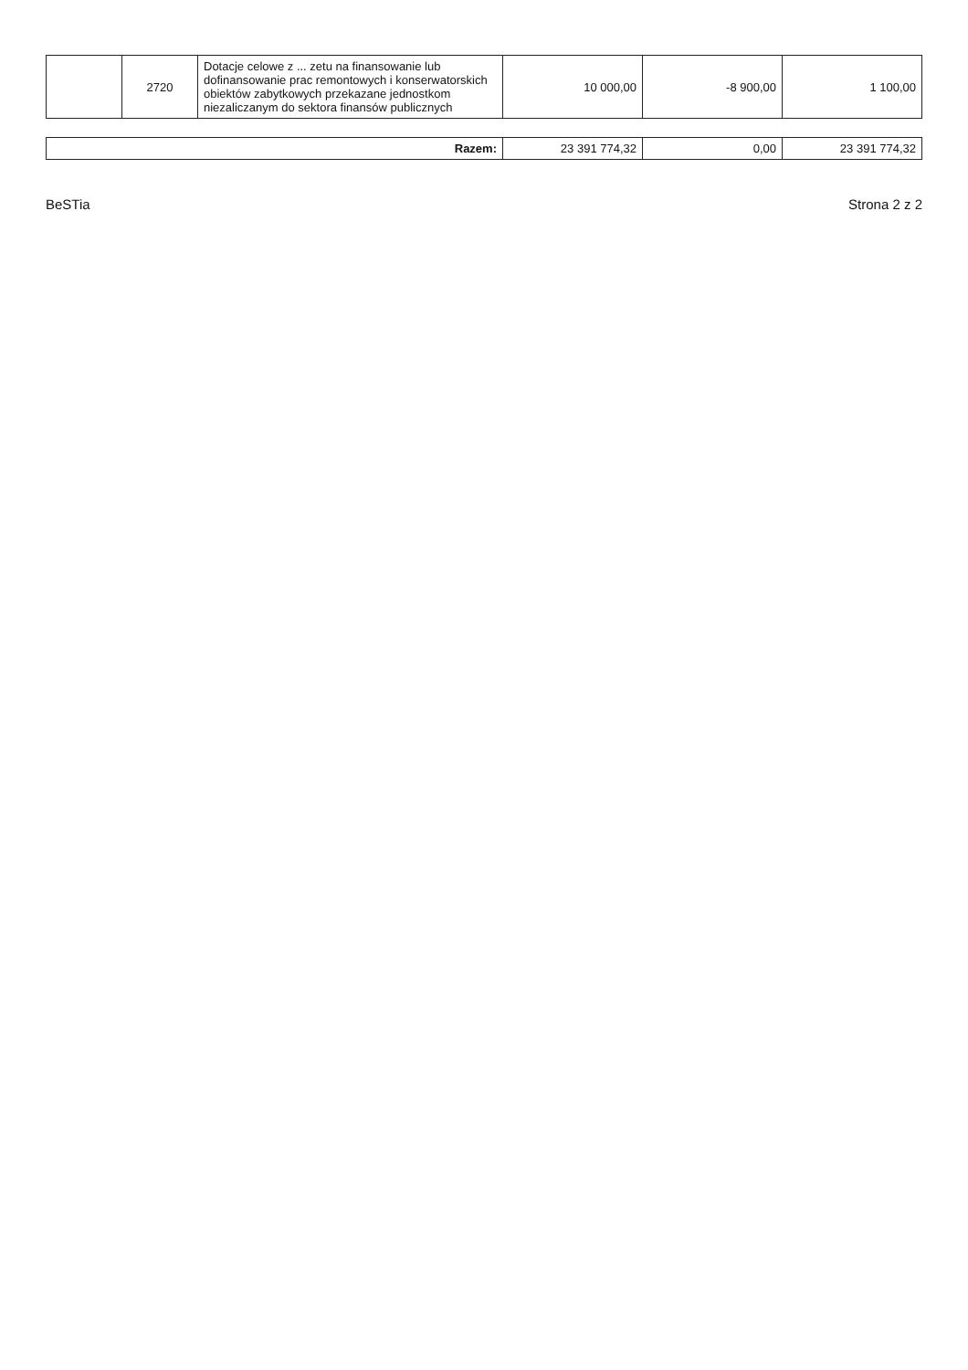| | 2720 | Dotacje celowe z ... zetu na finansowanie lub dofinansowanie prac remontowych i konserwatorskich obiektów zabytkowych przekazane jednostkom niezaliczanym do sektora finansów publicznych | 10 000,00 | -8 900,00 | 1 100,00 |
| Razem: | 23 391 774,32 | 0,00 | 23 391 774,32 |
BeSTia Strona 2 z 2